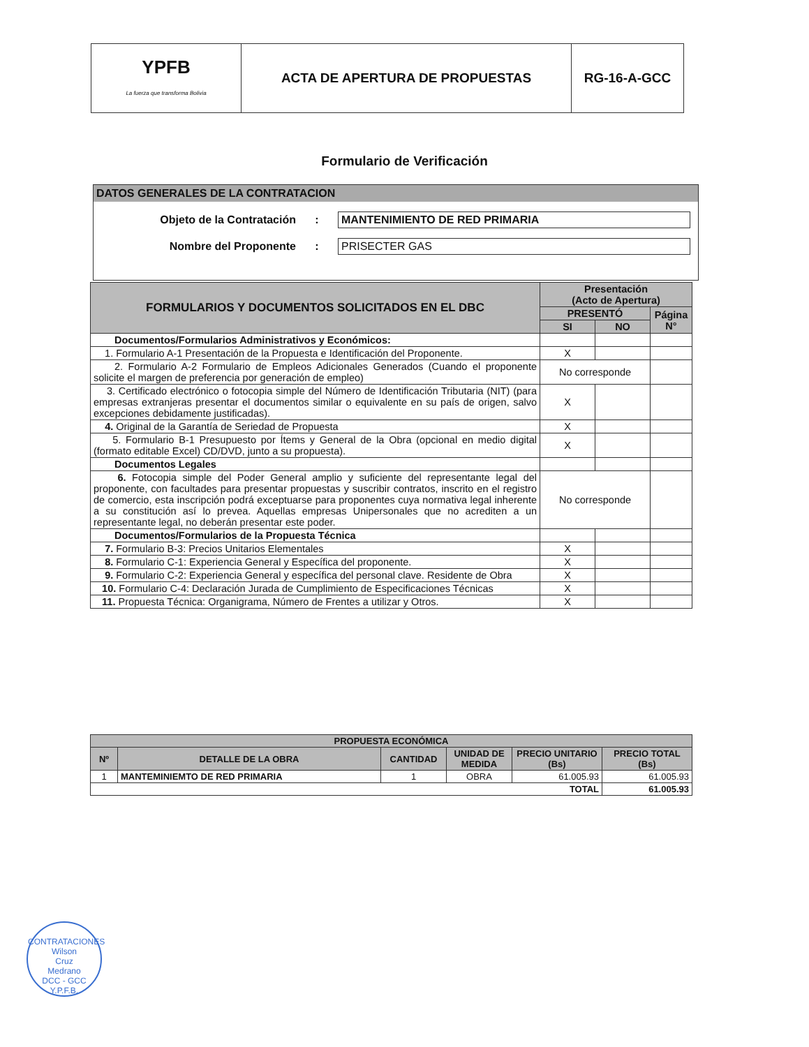| YPFB La fuerza que transforma Bolivia | ACTA DE APERTURA DE PROPUESTAS | RG-16-A-GCC |
Formulario de Verificación
DATOS GENERALES DE LA CONTRATACION
Objeto de la Contratación : MANTENIMIENTO DE RED PRIMARIA
Nombre del Proponente : PRISECTER GAS
| FORMULARIOS Y DOCUMENTOS SOLICITADOS EN EL DBC | Presentación (Acto de Apertura) | | |
| --- | --- | --- | --- |
| | PRESENTÓ | | Página N° |
| | SI | NO | |
| Documentos/Formularios Administrativos y Económicos: | | | |
| 1. Formulario A-1 Presentación de la Propuesta e Identificación del Proponente. | X | | |
| 2. Formulario A-2 Formulario de Empleos Adicionales Generados (Cuando el proponente solicite el margen de preferencia por generación de empleo) | No corresponde | | |
| 3. Certificado electrónico o fotocopia simple del Número de Identificación Tributaria (NIT) (para empresas extranjeras presentar el documentos similar o equivalente en su país de origen, salvo excepciones debidamente justificadas). | X | | |
| 4. Original de la Garantía de Seriedad de Propuesta | X | | |
| 5. Formulario B-1 Presupuesto por Ítems y General de la Obra (opcional en medio digital (formato editable Excel) CD/DVD, junto a su propuesta). | X | | |
| Documentos Legales | | | |
| 6. Fotocopia simple del Poder General amplio y suficiente del representante legal del proponente, con facultades para presentar propuestas y suscribir contratos, inscrito en el registro de comercio, esta inscripción podrá exceptuarse para proponentes cuya normativa legal inherente a su constitución así lo prevea. Aquellas empresas Unipersonales que no acrediten a un representante legal, no deberán presentar este poder. | No corresponde | | |
| Documentos/Formularios de la Propuesta Técnica | | | |
| 7. Formulario B-3: Precios Unitarios Elementales | X | | |
| 8. Formulario C-1: Experiencia General y Específica del proponente. | X | | |
| 9. Formulario C-2: Experiencia General y específica del personal clave. Residente de Obra | X | | |
| 10. Formulario C-4: Declaración Jurada de Cumplimiento de Especificaciones Técnicas | X | | |
| 11. Propuesta Técnica: Organigrama, Número de Frentes a utilizar y Otros. | X | | |
| PROPUESTA ECONÓMICA | | | | | |
| --- | --- | --- | --- | --- | --- |
| Nº | DETALLE DE LA OBRA | CANTIDAD | UNIDAD DE MEDIDA | PRECIO UNITARIO (Bs) | PRECIO TOTAL (Bs) |
| 1 | MANTEMINIEMTO DE RED PRIMARIA | 1 | OBRA | 61.005.93 | 61.005.93 |
| TOTAL | | | | | 61.005.93 |
CONTRATACIONES
Wilson
Cruz
Medrano
DCC - GCC
Y.P.F.B.